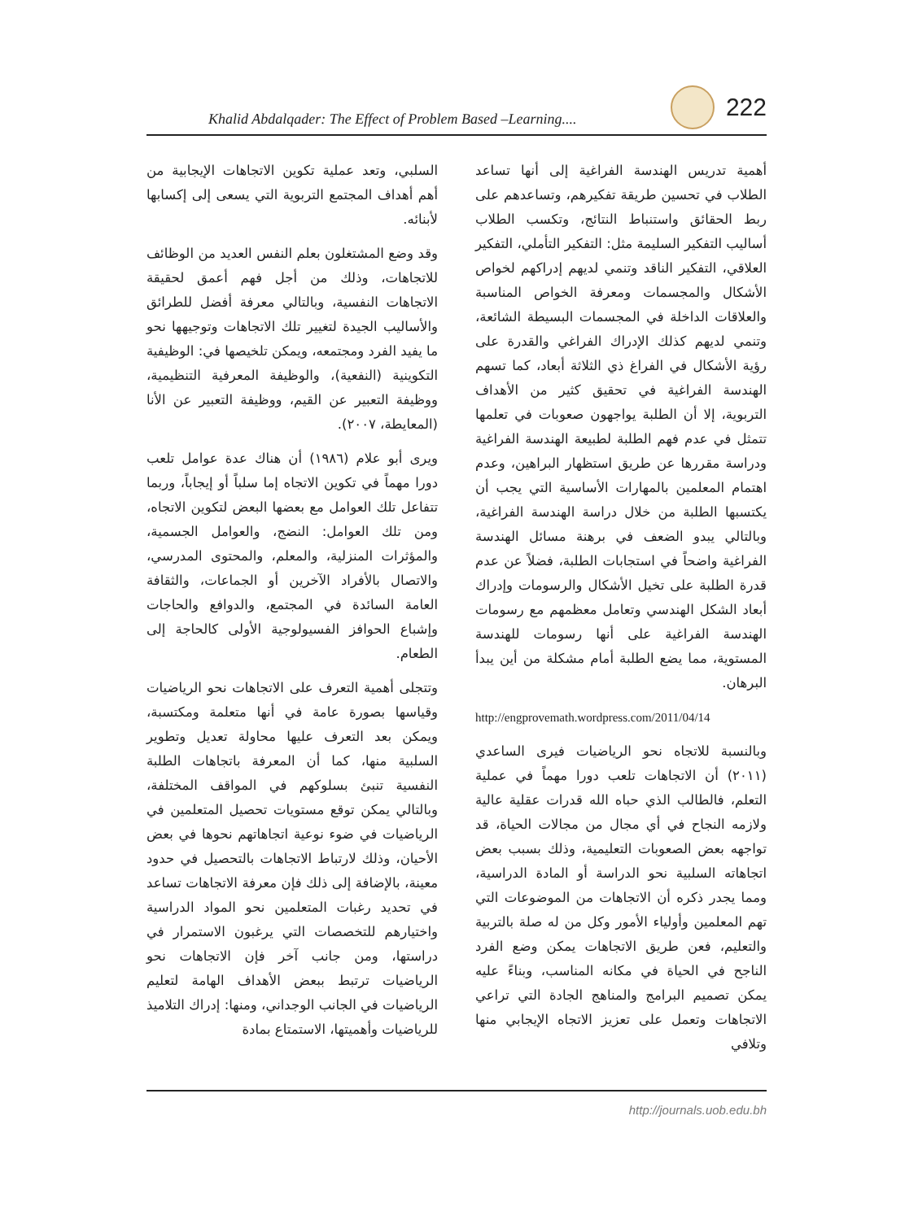Khalid Abdalqader: The Effect of Problem Based –Learning....
222
أهمية تدريس الهندسة الفراغية إلى أنها تساعد الطلاب في تحسين طريقة تفكيرهم، وتساعدهم على ربط الحقائق واستنباط النتائج، وتكسب الطلاب أساليب التفكير السليمة مثل: التفكير التأملي، التفكير العلاقي، التفكير الناقد وتنمي لديهم إدراكهم لخواص الأشكال والمجسمات ومعرفة الخواص المناسبة والعلاقات الداخلة في المجسمات البسيطة الشائعة، وتنمي لديهم كذلك الإدراك الفراغي والقدرة على رؤية الأشكال في الفراغ ذي الثلاثة أبعاد، كما تسهم الهندسة الفراغية في تحقيق كثير من الأهداف التربوية، إلا أن الطلبة يواجهون صعوبات في تعلمها تتمثل في عدم فهم الطلبة لطبيعة الهندسة الفراغية ودراسة مقررها عن طريق استظهار البراهين، وعدم اهتمام المعلمين بالمهارات الأساسية التي يجب أن يكتسبها الطلبة من خلال دراسة الهندسة الفراغية، وبالتالي يبدو الضعف في برهنة مسائل الهندسة الفراغية واضحاً في استجابات الطلبة، فضلاً عن عدم قدرة الطلبة على تخيل الأشكال والرسومات وإدراك أبعاد الشكل الهندسي وتعامل معظمهم مع رسومات الهندسة الفراغية على أنها رسومات للهندسة المستوية، مما يضع الطلبة أمام مشكلة من أين يبدأ البرهان.
http://engprovemath.wordpress.com/2011/04/14
وبالنسبة للاتجاه نحو الرياضيات فيرى الساعدي (٢٠١١) أن الاتجاهات تلعب دورا مهماً في عملية التعلم، فالطالب الذي حباه الله قدرات عقلية عالية ولازمه النجاح في أي مجال من مجالات الحياة، قد تواجهه بعض الصعوبات التعليمية، وذلك بسبب بعض اتجاهاته السلبية نحو الدراسة أو المادة الدراسية، ومما يجدر ذكره أن الاتجاهات من الموضوعات التي تهم المعلمين وأولياء الأمور وكل من له صلة بالتربية والتعليم، فعن طريق الاتجاهات يمكن وضع الفرد الناجح في الحياة في مكانه المناسب، وبناءً عليه يمكن تصميم البرامج والمناهج الجادة التي تراعي الاتجاهات وتعمل على تعزيز الاتجاه الإيجابي منها وتلافي
السلبي، وتعد عملية تكوين الاتجاهات الإيجابية من أهم أهداف المجتمع التربوية التي يسعى إلى إكسابها لأبنائه.
وقد وضع المشتغلون بعلم النفس العديد من الوظائف للاتجاهات، وذلك من أجل فهم أعمق لحقيقة الاتجاهات النفسية، وبالتالي معرفة أفضل للطرائق والأساليب الجيدة لتغيير تلك الاتجاهات وتوجيهها نحو ما يفيد الفرد ومجتمعه، ويمكن تلخيصها في: الوظيفية التكوينية (النفعية)، والوظيفة المعرفية التنظيمية، ووظيفة التعبير عن القيم، ووظيفة التعبير عن الأنا (المعايطة، ٢٠٠٧).
ويرى أبو علام (١٩٨٦) أن هناك عدة عوامل تلعب دورا مهماً في تكوين الاتجاه إما سلباً أو إيجاباً، وربما تتفاعل تلك العوامل مع بعضها البعض لتكوين الاتجاه، ومن تلك العوامل: النضج، والعوامل الجسمية، والمؤثرات المنزلية، والمعلم، والمحتوى المدرسي، والاتصال بالأفراد الآخرين أو الجماعات، والثقافة العامة السائدة في المجتمع، والدوافع والحاجات وإشباع الحوافز الفسيولوجية الأولى كالحاجة إلى الطعام.
وتتجلى أهمية التعرف على الاتجاهات نحو الرياضيات وقياسها بصورة عامة في أنها متعلمة ومكتسبة، ويمكن بعد التعرف عليها محاولة تعديل وتطوير السلبية منها، كما أن المعرفة باتجاهات الطلبة النفسية تنبئ بسلوكهم في المواقف المختلفة، وبالتالي يمكن توقع مستويات تحصيل المتعلمين في الرياضيات في ضوء نوعية اتجاهاتهم نحوها في بعض الأحيان، وذلك لارتباط الاتجاهات بالتحصيل في حدود معينة، بالإضافة إلى ذلك فإن معرفة الاتجاهات تساعد في تحديد رغبات المتعلمين نحو المواد الدراسية واختيارهم للتخصصات التي يرغبون الاستمرار في دراستها، ومن جانب آخر فإن الاتجاهات نحو الرياضيات ترتبط ببعض الأهداف الهامة لتعليم الرياضيات في الجانب الوجداني، ومنها: إدراك التلاميذ للرياضيات وأهميتها، الاستمتاع بمادة
http://journals.uob.edu.bh